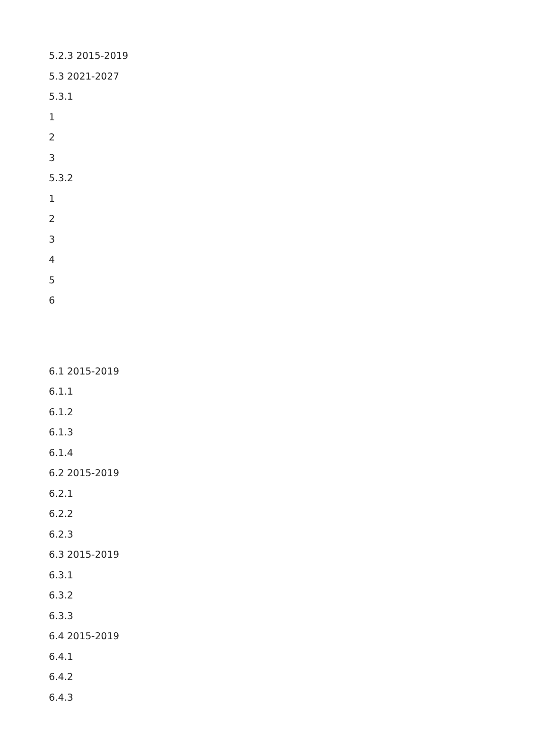5.2.3 2015-2019
5.3 2021-2027
5.3.1
1
2
3
5.3.2
1
2
3
4
5
6
6.1 2015-2019
6.1.1
6.1.2
6.1.3
6.1.4
6.2 2015-2019
6.2.1
6.2.2
6.2.3
6.3 2015-2019
6.3.1
6.3.2
6.3.3
6.4 2015-2019
6.4.1
6.4.2
6.4.3